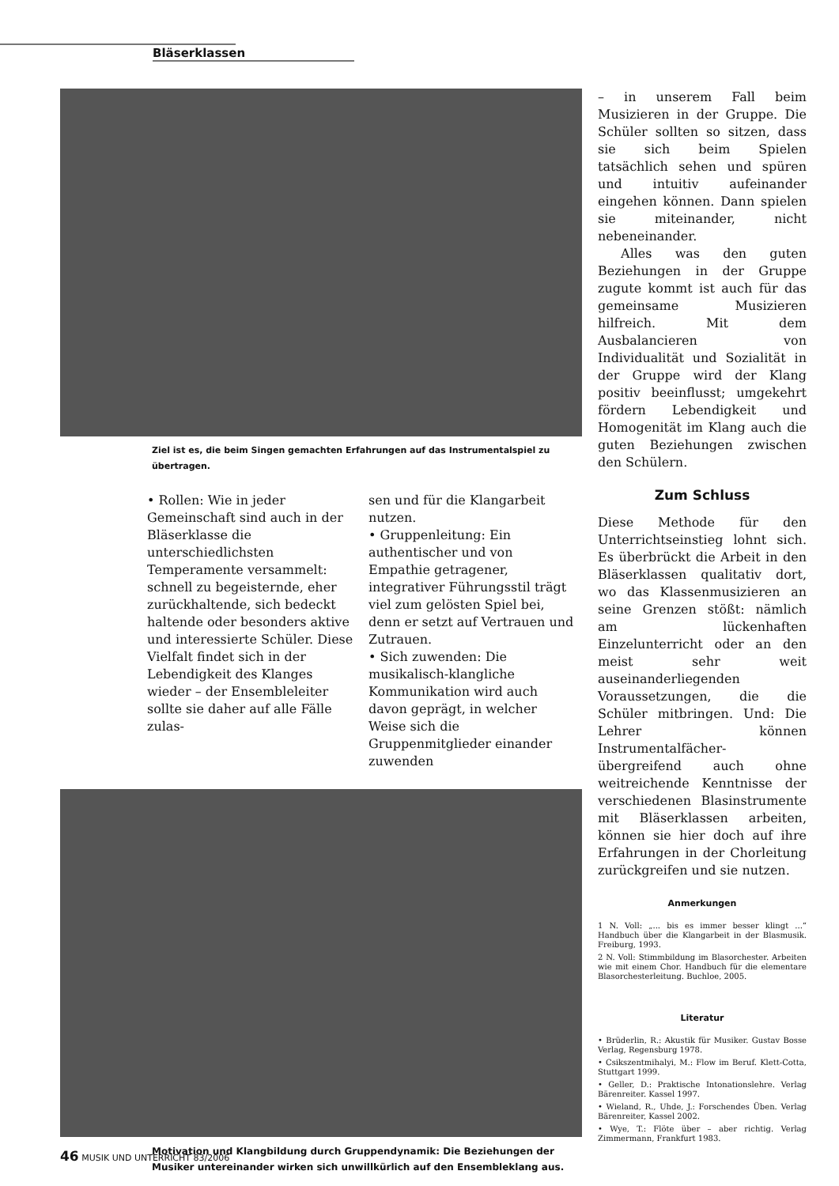Bläserklassen
Ziel ist es, die beim Singen gemachten Erfahrungen auf das Instrumentalspiel zu übertragen.
• Rollen: Wie in jeder Gemeinschaft sind auch in der Bläserklasse die unterschiedlichsten Temperamente versammelt: schnell zu begeisternde, eher zurückhaltende, sich bedeckt haltende oder besonders aktive und interessierte Schüler. Diese Vielfalt findet sich in der Lebendigkeit des Klanges wieder – der Ensembleleiter sollte sie daher auf alle Fälle zulas-
sen und für die Klangarbeit nutzen.
• Gruppenleitung: Ein authentischer und von Empathie getragener, integrativer Führungsstil trägt viel zum gelösten Spiel bei, denn er setzt auf Vertrauen und Zutrauen.
• Sich zuwenden: Die musikalisch-klangliche Kommunikation wird auch davon geprägt, in welcher Weise sich die Gruppenmitglieder einander zuwenden
Motivation und Klangbildung durch Gruppendynamik: Die Beziehungen der Musiker untereinander wirken sich unwillkürlich auf den Ensembleklang aus.
– in unserem Fall beim Musizieren in der Gruppe. Die Schüler sollten so sitzen, dass sie sich beim Spielen tatsächlich sehen und spüren und intuitiv aufeinander eingehen können. Dann spielen sie miteinander, nicht nebeneinander.
Alles was den guten Beziehungen in der Gruppe zugute kommt ist auch für das gemeinsame Musizieren hilfreich. Mit dem Ausbalancieren von Individualität und Sozialität in der Gruppe wird der Klang positiv beeinflusst; umgekehrt fördern Lebendigkeit und Homogenität im Klang auch die guten Beziehungen zwischen den Schülern.
Zum Schluss
Diese Methode für den Unterrichtseinstieg lohnt sich. Es überbrückt die Arbeit in den Bläserklassen qualitativ dort, wo das Klassenmusizieren an seine Grenzen stößt: nämlich am lückenhaften Einzelunterricht oder an den meist sehr weit auseinanderliegenden Voraussetzungen, die die Schüler mitbringen. Und: Die Lehrer können Instrumentalfächer-übergreifend auch ohne weitreichende Kenntnisse der verschiedenen Blasinstrumente mit Bläserklassen arbeiten, können sie hier doch auf ihre Erfahrungen in der Chorleitung zurückgreifen und sie nutzen.
Anmerkungen
1 N. Voll: „... bis es immer besser klingt ...“ Handbuch über die Klangarbeit in der Blasmusik. Freiburg, 1993.
2 N. Voll: Stimmbildung im Blasorchester. Arbeiten wie mit einem Chor. Handbuch für die elementare Blasorchesterleitung. Buchloe, 2005.
Literatur
• Brüderlin, R.: Akustik für Musiker. Gustav Bosse Verlag, Regensburg 1978.
• Csikszentmihalyi, M.: Flow im Beruf. Klett-Cotta, Stuttgart 1999.
• Geller, D.: Praktische Intonationslehre. Verlag Bärenreiter. Kassel 1997.
• Wieland, R., Uhde, J.: Forschendes Üben. Verlag Bärenreiter, Kassel 2002.
• Wye, T.: Flöte über – aber richtig. Verlag Zimmermann, Frankfurt 1983.
46 MUSIK UND UNTERRICHT 83/2006